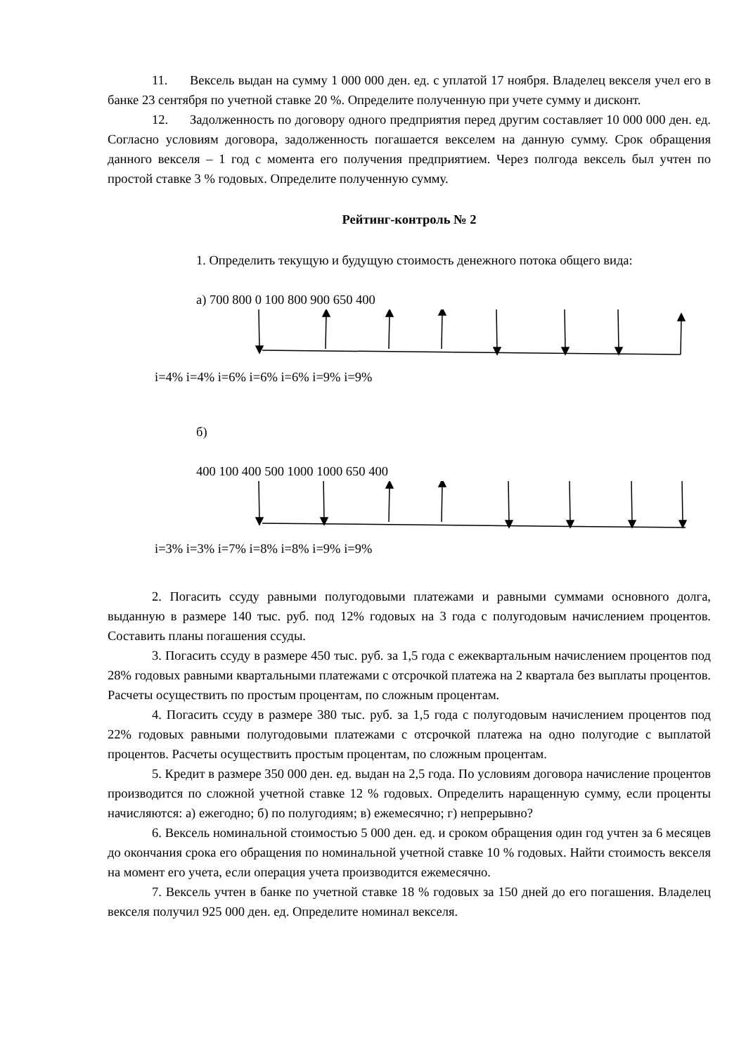11. Вексель выдан на сумму 1 000 000 ден. ед. с уплатой 17 ноября. Владелец векселя учел его в банке 23 сентября по учетной ставке 20 %. Определите полученную при учете сумму и дисконт.
12. Задолженность по договору одного предприятия перед другим составляет 10 000 000 ден. ед. Согласно условиям договора, задолженность погашается векселем на данную сумму. Срок обращения данного векселя – 1 год с момента его получения предприятием. Через полгода вексель был учтен по простой ставке 3 % годовых. Определите полученную сумму.
Рейтинг-контроль № 2
1. Определить текущую и будущую стоимость денежного потока общего вида:
а) 700 800 0 100 800 900 650 400
i=4% i=4% i=6% i=6% i=6% i=9% i=9%
б)
400 100 400 500 1000 1000 650 400
i=3% i=3% i=7% i=8% i=8% i=9% i=9%
2. Погасить ссуду равными полугодовыми платежами и равными суммами основного долга, выданную в размере 140 тыс. руб. под 12% годовых на 3 года с полугодовым начислением процентов. Составить планы погашения ссуды.
3. Погасить ссуду в размере 450 тыс. руб. за 1,5 года с ежеквартальным начислением процентов под 28% годовых равными квартальными платежами с отсрочкой платежа на 2 квартала без выплаты процентов. Расчеты осуществить по простым процентам, по сложным процентам.
4. Погасить ссуду в размере 380 тыс. руб. за 1,5 года с полугодовым начислением процентов под 22% годовых равными полугодовыми платежами с отсрочкой платежа на одно полугодие с выплатой процентов. Расчеты осуществить простым процентам, по сложным процентам.
5. Кредит в размере 350 000 ден. ед. выдан на 2,5 года. По условиям договора начисление процентов производится по сложной учетной ставке 12 % годовых. Определить наращенную сумму, если проценты начисляются: а) ежегодно; б) по полугодиям; в) ежемесячно; г) непрерывно?
6. Вексель номинальной стоимостью 5 000 ден. ед. и сроком обращения один год учтен за 6 месяцев до окончания срока его обращения по номинальной учетной ставке 10 % годовых. Найти стоимость векселя на момент его учета, если операция учета производится ежемесячно.
7. Вексель учтен в банке по учетной ставке 18 % годовых за 150 дней до его погашения. Владелец векселя получил 925 000 ден. ед. Определите номинал векселя.